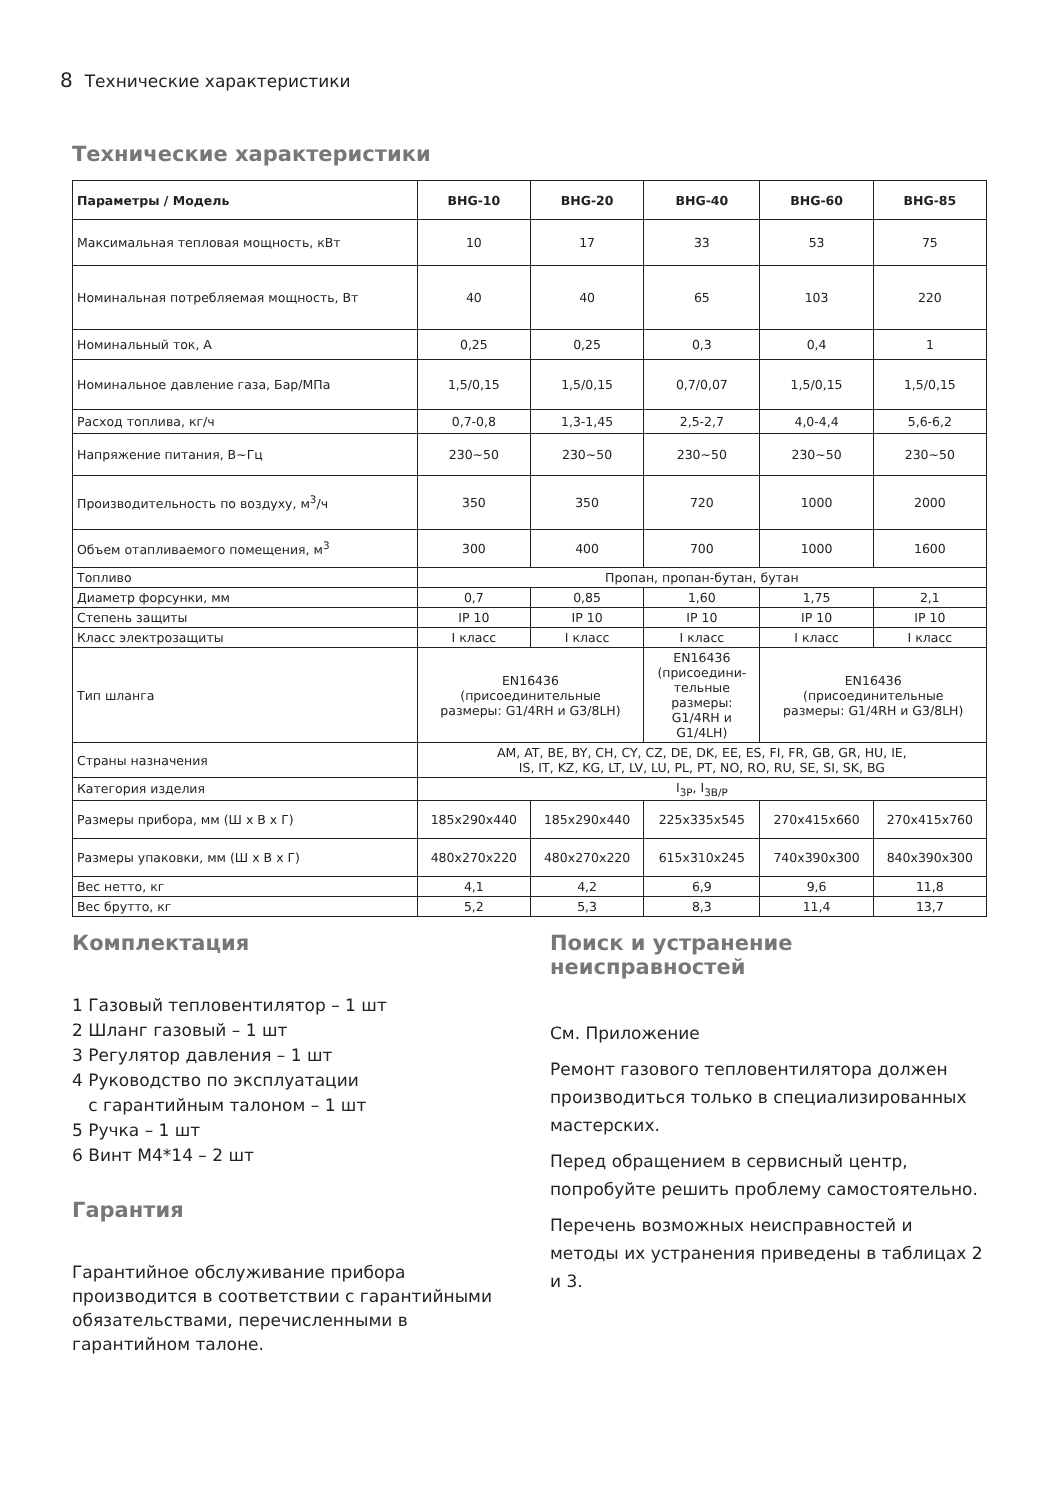8 Технические характеристики
Технические характеристики
| Параметры / Модель | BHG-10 | BHG-20 | BHG-40 | BHG-60 | BHG-85 |
| --- | --- | --- | --- | --- | --- |
| Максимальная тепловая мощность, кВт | 10 | 17 | 33 | 53 | 75 |
| Номинальная потребляемая мощность, Вт | 40 | 40 | 65 | 103 | 220 |
| Номинальный ток, А | 0,25 | 0,25 | 0,3 | 0,4 | 1 |
| Номинальное давление газа, Бар/МПа | 1,5/0,15 | 1,5/0,15 | 0,7/0,07 | 1,5/0,15 | 1,5/0,15 |
| Расход топлива, кг/ч | 0,7-0,8 | 1,3-1,45 | 2,5-2,7 | 4,0-4,4 | 5,6-6,2 |
| Напряжение питания, В~Гц | 230~50 | 230~50 | 230~50 | 230~50 | 230~50 |
| Производительность по воздуху, м<sup>3</sup>/ч | 350 | 350 | 720 | 1000 | 2000 |
| Объем отапливаемого помещения, м<sup>3</sup> | 300 | 400 | 700 | 1000 | 1600 |
| Топливо | Пропан, пропан-бутан, бутан | | | | |
| Диаметр форсунки, мм | 0,7 | 0,85 | 1,60 | 1,75 | 2,1 |
| Степень защиты | IP 10 | IP 10 | IP 10 | IP 10 | IP 10 |
| Класс электрозащиты | I класс | I класс | I класс | I класс | I класс |
| Тип шланга | EN16436 (присоединительные размеры: G1/4RH и G3/8LH) | | EN16436 (присоедини- тельные размеры: G1/4RH и G1/4LH) | EN16436 (присоединительные размеры: G1/4RH и G3/8LH) | |
| Страны назначения | AM, AT, BE, BY, CH, CY, CZ, DE, DK, EE, ES, FI, FR, GB, GR, HU, IE, IS, IT, KZ, KG, LT, LV, LU, PL, PT, NO, RO, RU, SE, SI, SK, BG | | | | |
| Категория изделия | I<sub>3P</sub>, I<sub>3B/P</sub> | | | | |
| Размеры прибора, мм (Ш x В x Г) | 185x290x440 | 185x290x440 | 225x335x545 | 270x415x660 | 270x415x760 |
| Размеры упаковки, мм (Ш x В x Г) | 480x270x220 | 480x270x220 | 615x310x245 | 740x390x300 | 840x390x300 |
| Вес нетто, кг | 4,1 | 4,2 | 6,9 | 9,6 | 11,8 |
| Вес брутто, кг | 5,2 | 5,3 | 8,3 | 11,4 | 13,7 |
Комплектация
1 Газовый тепловентилятор – 1 шт
2 Шланг газовый – 1 шт
3 Регулятор давления – 1 шт
4 Руководство по эксплуатации
с гарантийным талоном – 1 шт
5 Ручка – 1 шт
6 Винт М4*14 – 2 шт
Гарантия
Гарантийное обслуживание прибора производится в соответствии с гарантийными обязательствами, перечисленными в гарантийном талоне.
Поиск и устранение неисправностей
См. Приложение
Ремонт газового тепловентилятора должен производиться только в специализированных мастерских.
Перед обращением в сервисный центр, попробуйте решить проблему самостоятельно.
Перечень возможных неисправностей и методы их устранения приведены в таблицах 2 и 3.